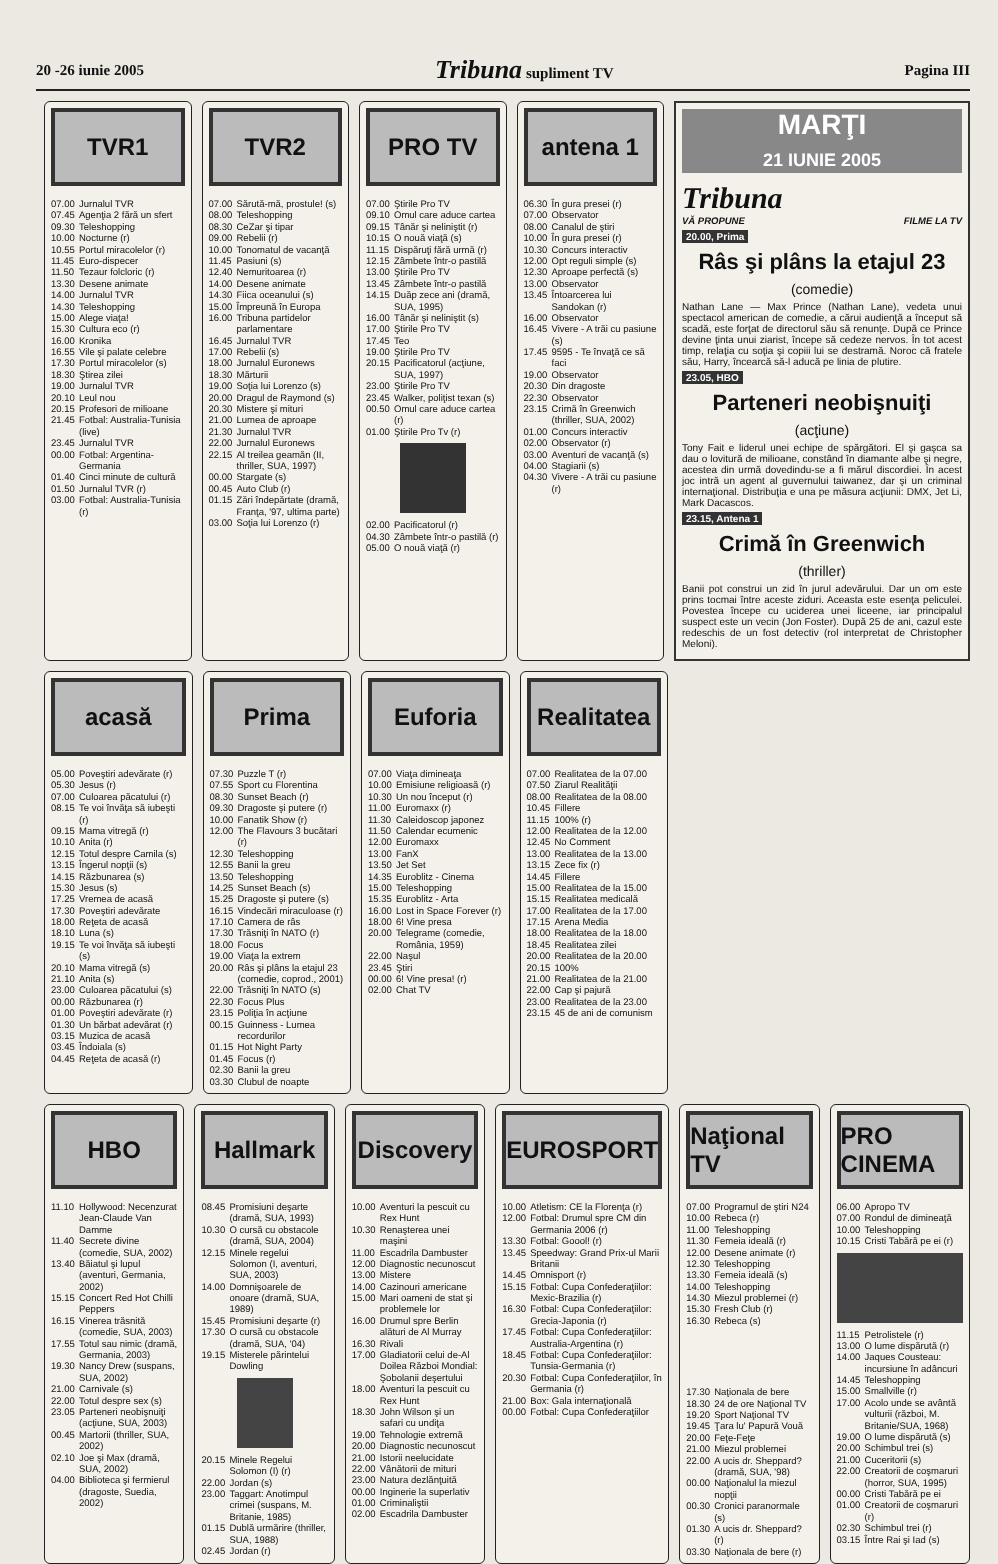20 -26 iunie 2005 Tribuna supliment TV Pagina III
TVR1
07.00 Jurnalul TVR
07.45 Agenţia 2 fără un sfert
09.30 Teleshopping
10.00 Nocturne (r)
10.55 Portul miracolelor (r)
11.45 Euro-dispecer
11.50 Tezaur folcloric (r)
13.30 Desene animate
14.00 Jurnalul TVR
14.30 Teleshopping
15.00 Alege viaţa!
15.30 Cultura eco (r)
16.00 Kronika
16.55 Vile şi palate celebre
17.30 Portul miracolelor (s)
18.30 Ştirea zilei
19.00 Jurnalul TVR
20.10 Leul nou
20.15 Profesori de milioane
21.45 Fotbal: Australia-Tunisia (live)
23.45 Jurnalul TVR
00.00 Fotbal: Argentina-Germania
01.40 Cinci minute de cultură
01.50 Jurnalul TVR (r)
03.00 Fotbal: Australia-Tunisia (r)
TVR2
07.00 Sărută-mă, prostule! (s)
08.00 Teleshopping
08.30 CeZar şi tipar
09.00 Rebelii (r)
10.00 Tonomatul de vacanţă
11.45 Pasiuni (s)
12.40 Nemuritoarea (r)
14.00 Desene animate
14.30 Fiica oceanului (s)
15.00 Împreună în Europa
16.00 Tribuna partidelor parlamentare
16.45 Jurnalul TVR
17.00 Rebelii (s)
18.00 Jurnalul Euronews
18.30 Mărturii
19.00 Soţia lui Lorenzo (s)
20.00 Dragul de Raymond (s)
20.30 Mistere şi mituri
21.00 Lumea de aproape
21.30 Jurnalul TVR
22.00 Jurnalul Euronews
22.15 Al treilea geamăn (II, thriller, SUA, 1997)
00.00 Stargate (s)
00.45 Auto Club (r)
01.15 Zări îndepărtate (dramă, Franţa, '97, ultima parte)
03.00 Soţia lui Lorenzo (r)
PRO TV
07.00 Ştirile Pro TV
09.10 Omul care aduce cartea
09.15 Tânăr şi neliniştit (r)
10.15 O nouă viaţă (s)
11.15 Dispăruţi fără urmă (r)
12.15 Zâmbete într-o pastilă
13.00 Ştirile Pro TV
13.45 Zâmbete într-o pastilă
14.15 Duăp zece ani (dramă, SUA, 1995)
16.00 Tânăr şi neliniştit (s)
17.00 Ştirile Pro TV
17.45 Teo
19.00 Ştirile Pro TV
20.15 Pacificatorul (acţiune, SUA, 1997)
23.00 Ştirile Pro TV
23.45 Walker, poliţist texan (s)
00.50 Omul care aduce cartea (r)
01.00 Ştirile Pro Tv (r)
02.00 Pacificatorul (r)
04.30 Zâmbete într-o pastilă (r)
05.00 O nouă viaţă (r)
antena 1
06.30 În gura presei (r)
07.00 Observator
08.00 Canalul de ştiri
10.00 În gura presei (r)
10.30 Concurs interactiv
12.00 Opt reguli simple (s)
12.30 Aproape perfectă (s)
13.00 Observator
13.45 Întoarcerea lui Sandokan (r)
16.00 Observator
16.45 Vivere - A trăi cu pasiune (s)
17.45 9595 - Te învaţă ce să faci
19.00 Observator
20.30 Din dragoste
22.30 Observator
23.15 Crimă în Greenwich (thriller, SUA, 2002)
01.00 Concurs interactiv
02.00 Observator (r)
03.00 Aventuri de vacanţă (s)
04.00 Stagiarii (s)
04.30 Vivere - A trăi cu pasiune (r)
MARŢI
21 IUNIE 2005
Tribuna
VĂ PROPUNE FILME LA TV
20.00, Prima
Râs şi plâns la etajul 23
(comedie)
Nathan Lane — Max Prince (Nathan Lane), vedeta unui spectacol american de comedie, a cărui audienţă a început să scadă, este forţat de directorul său să renunţe. După ce Prince devine ţinta unui ziarist, începe să cedeze nervos. În tot acest timp, relaţia cu soţia şi copiii lui se destramă. Noroc că fratele său, Harry, încearcă să-l aducă pe linia de plutire.
23.05, HBO
Parteneri neobişnuiţi
(acţiune)
Tony Fait e liderul unei echipe de spărgători. El şi gaşca sa dau o lovitură de milioane, constând în diamante albe şi negre, acestea din urmă dovedindu-se a fi mărul discordiei. În acest joc intră un agent al guvernului taiwanez, dar şi un criminal internaţional. Distribuţia e una pe măsura acţiunii: DMX, Jet Li, Mark Dacascos.
23.15, Antena 1
Crimă în Greenwich
(thriller)
Banii pot construi un zid în jurul adevărului. Dar un om este prins tocmai între aceste ziduri. Aceasta este esenţa peliculei. Povestea începe cu uciderea unei liceene, iar principalul suspect este un vecin (Jon Foster). După 25 de ani, cazul este redeschis de un fost detectiv (rol interpretat de Christopher Meloni).
acasă
05.00 Poveştiri adevărate (r)
05.30 Jesus (r)
07.00 Culoarea păcatului (r)
08.15 Te voi învăţa să iubeşti (r)
09.15 Mama vitregă (r)
10.10 Anita (r)
12.15 Totul despre Camila (s)
13.15 Îngerul nopţii (s)
14.15 Răzbunarea (s)
15.30 Jesus (s)
17.25 Vremea de acasă
17.30 Poveştiri adevărate
18.00 Reţeta de acasă
18.10 Luna (s)
19.15 Te voi învăţa să iubeşti (s)
20.10 Mama vitregă (s)
21.10 Anita (s)
23.00 Culoarea păcatului (s)
00.00 Răzbunarea (r)
01.00 Poveştiri adevărate (r)
01.30 Un bărbat adevărat (r)
03.15 Muzica de acasă
03.45 Îndoiala (s)
04.45 Reţeta de acasă (r)
Prima
07.30 Puzzle T (r)
07.55 Sport cu Florentina
08.30 Sunset Beach (r)
09.30 Dragoste şi putere (r)
10.00 Fanatik Show (r)
12.00 The Flavours 3 bucătari (r)
12.30 Teleshopping
12.55 Banii la greu
13.50 Teleshopping
14.25 Sunset Beach (s)
15.25 Dragoste şi putere (s)
16.15 Vindecări miraculoase (r)
17.10 Camera de râs
17.30 Trăsniţi în NATO (r)
18.00 Focus
19.00 Viaţa la extrem
20.00 Râs şi plâns la etajul 23 (comedie, coprod., 2001)
22.00 Trăsniţi în NATO (s)
22.30 Focus Plus
23.15 Poliţia în acţiune
00.15 Guinness - Lumea recordurilor
01.15 Hot Night Party
01.45 Focus (r)
02.30 Banii la greu
03.30 Clubul de noapte
Euforia
07.00 Viaţa dimineaţa
10.00 Emisiune religioasă (r)
10.30 Un nou început (r)
11.00 Euromaxx (r)
11.30 Caleidoscop japonez
11.50 Calendar ecumenic
12.00 Euromaxx
13.00 FanX
13.50 Jet Set
14.35 Euroblitz - Cinema
15.00 Teleshopping
15.35 Euroblitz - Arta
16.00 Lost in Space Forever (r)
18.00 6! Vine presa
20.00 Telegrame (comedie, România, 1959)
22.00 Naşul
23.45 Ştiri
00.00 6! Vine presa! (r)
02.00 Chat TV
Realitatea
07.00 Realitatea de la 07.00
07.50 Ziarul Realităţii
08.00 Realitatea de la 08.00
10.45 Fillere
11.15 100% (r)
12.00 Realitatea de la 12.00
12.45 No Comment
13.00 Realitatea de la 13.00
13.15 Zece fix (r)
14.45 Fillere
15.00 Realitatea de la 15.00
15.15 Realitatea medicală
17.00 Realitatea de la 17.00
17.15 Arena Media
18.00 Realitatea de la 18.00
18.45 Realitatea zilei
20.00 Realitatea de la 20.00
20.15 100%
21.00 Realitatea de la 21.00
22.00 Cap şi pajură
23.00 Realitatea de la 23.00
23.15 45 de ani de comunism
HBO
11.10 Hollywood: Necenzurat Jean-Claude Van Damme
11.40 Secrete divine (comedie, SUA, 2002)
13.40 Băiatul şi lupul (aventuri, Germania, 2002)
15.15 Concert Red Hot Chilli Peppers
16.15 Vinerea trăsnită (comedie, SUA, 2003)
17.55 Totul sau nimic (dramă, Germania, 2003)
19.30 Nancy Drew (suspans, SUA, 2002)
21.00 Carnivale (s)
22.00 Totul despre sex (s)
23.05 Parteneri neobişnuiţi (acţiune, SUA, 2003)
00.45 Martorii (thriller, SUA, 2002)
02.10 Joe şi Max (dramă, SUA, 2002)
04.00 Biblioteca şi fermierul (dragoste, Suedia, 2002)
Hallmark
08.45 Promisiuni deşarte (dramă, SUA, 1993)
10.30 O cursă cu obstacole (dramă, SUA, 2004)
12.15 Minele regelui Solomon (I, aventuri, SUA, 2003)
14.00 Domnişoarele de onoare (dramă, SUA, 1989)
15.45 Promisiuni deşarte (r)
17.30 O cursă cu obstacole (dramă, SUA, '04)
19.15 Misterele părintelui Dowling
20.15 Minele Regelui Solomon (I) (r)
22.00 Jordan (s)
23.00 Taggart: Anotimpul crimei (suspans, M. Britanie, 1985)
01.15 Dublă urmărire (thriller, SUA, 1988)
02.45 Jordan (r)
Discovery
10.00 Aventuri la pescuit cu Rex Hunt
10.30 Renaşterea unei maşini
11.00 Escadrila Dambuster
12.00 Diagnostic necunoscut
13.00 Mistere
14.00 Cazinouri americane
15.00 Mari oameni de stat şi problemele lor
16.00 Drumul spre Berlin alături de Al Murray
16.30 Rivali
17.00 Gladiatorii celui de-Al Doilea Război Mondial: Şobolanii deşertului
18.00 Aventuri la pescuit cu Rex Hunt
18.30 John Wilson şi un safari cu undiţa
19.00 Tehnologie extremă
20.00 Diagnostic necunoscut
21.00 Istorii neelucidate
22.00 Vânătorii de mituri
23.00 Natura dezlănţuită
00.00 Inginerie la superlativ
01.00 Criminaliştii
02.00 Escadrila Dambuster
EUROSPORT
10.00 Atletism: CE la Florenţa (r)
12.00 Fotbal: Drumul spre CM din Germania 2006 (r)
13.30 Fotbal: Goool! (r)
13.45 Speedway: Grand Prix-ul Marii Britanii
14.45 Omnisport (r)
15.15 Fotbal: Cupa Confederaţiilor: Mexic-Brazilia (r)
16.30 Fotbal: Cupa Confederaţiilor: Grecia-Japonia (r)
17.45 Fotbal: Cupa Confederaţiilor: Australia-Argentina (r)
18.45 Fotbal: Cupa Confederaţiilor: Tunsia-Germania (r)
20.30 Fotbal: Cupa Confederaţiilor, în Germania (r)
21.00 Box: Gala internaţională
00.00 Fotbal: Cupa Confederaţiilor
Naţional TV
07.00 Programul de ştiri N24
10.00 Rebeca (r)
11.00 Teleshopping
11.30 Femeia ideală (r)
12.00 Desene animate (r)
12.30 Teleshopping
13.30 Femeia ideală (s)
14.00 Teleshopping
14.30 Miezul problemei (r)
15.30 Fresh Club (r)
16.30 Rebeca (s)
17.30 Naţionala de bere
18.30 24 de ore Naţional TV
19.20 Sport Naţional TV
19.45 Ţara lu' Papură Vouă
20.00 Feţe-Feţe
21.00 Miezul problemei
22.00 A ucis dr. Sheppard? (dramă, SUA, '98)
00.00 Naţionalul la miezul nopţii
00.30 Cronici paranormale (s)
01.30 A ucis dr. Sheppard? (r)
03.30 Naţionala de bere (r)
PRO CINEMA
06.00 Apropo TV
07.00 Rondul de dimineaţă
10.00 Teleshopping
10.15 Cristi Tabără pe ei (r)
11.15 Petrolistele (r)
13.00 O lume dispărută (r)
14.00 Jaques Cousteau: incursiune în adâncuri
14.45 Teleshopping
15.00 Smallville (r)
17.00 Acolo unde se avântă vulturii (război, M. Britanie/SUA, 1968)
19.00 O lume dispărută (s)
20.00 Schimbul trei (s)
21.00 Cuceritorii (s)
22.00 Creatorii de coşmaruri (horror, SUA, 1995)
00.00 Cristi Tabără pe ei
01.00 Creatorii de coşmaruri (r)
02.30 Schimbul trei (r)
03.15 Între Rai şi Iad (s)